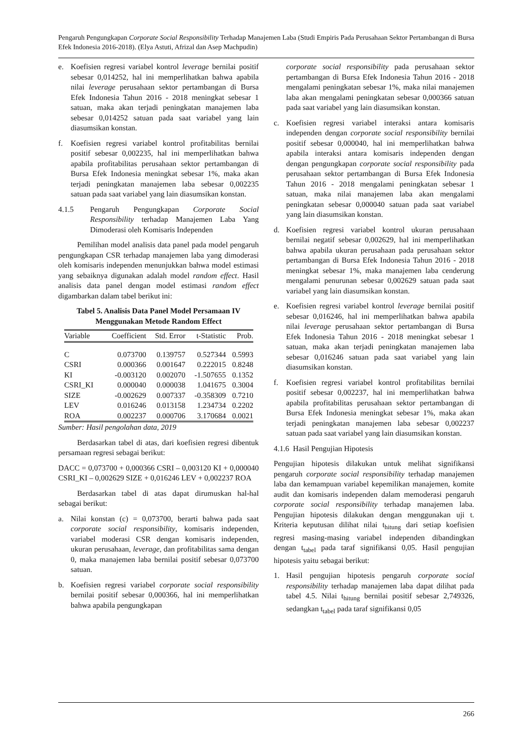Pengaruh Pengungkapan Corporate Social Responsibility Terhadap Manajemen Laba (Studi Empiris Pada Perusahaan Sektor Pertambangan di Bursa Efek Indonesia 2016-2018). (Elya Astuti, Afrizal dan Asep Machpudin)
e. Koefisien regresi variabel kontrol leverage bernilai positif sebesar 0,014252, hal ini memperlihatkan bahwa apabila nilai leverage perusahaan sektor pertambangan di Bursa Efek Indonesia Tahun 2016 - 2018 meningkat sebesar 1 satuan, maka akan terjadi peningkatan manajemen laba sebesar 0,014252 satuan pada saat variabel yang lain diasumsikan konstan.
f. Koefisien regresi variabel kontrol profitabilitas bernilai positif sebesar 0,002235, hal ini memperlihatkan bahwa apabila profitabilitas perusahaan sektor pertambangan di Bursa Efek Indonesia meningkat sebesar 1%, maka akan terjadi peningkatan manajemen laba sebesar 0,002235 satuan pada saat variabel yang lain diasumsikan konstan.
4.1.5 Pengaruh Pengungkapan Corporate Social Responsibility terhadap Manajemen Laba Yang Dimoderasi oleh Komisaris Independen
Pemilihan model analisis data panel pada model pengaruh pengungkapan CSR terhadap manajemen laba yang dimoderasi oleh komisaris independen menunjukkan bahwa model estimasi yang sebaiknya digunakan adalah model random effect. Hasil analisis data panel dengan model estimasi random effect digambarkan dalam tabel berikut ini:
Tabel 5. Analisis Data Panel Model Persamaan IV Menggunakan Metode Random Effect
| Variable | Coefficient | Std. Error | t-Statistic | Prob. |
| --- | --- | --- | --- | --- |
| C | 0.073700 | 0.139757 | 0.527344 | 0.5993 |
| CSRI | 0.000366 | 0.001647 | 0.222015 | 0.8248 |
| KI | -0.003120 | 0.002070 | -1.507655 | 0.1352 |
| CSRI_KI | 0.000040 | 0.000038 | 1.041675 | 0.3004 |
| SIZE | -0.002629 | 0.007337 | -0.358309 | 0.7210 |
| LEV | 0.016246 | 0.013158 | 1.234734 | 0.2202 |
| ROA | 0.002237 | 0.000706 | 3.170684 | 0.0021 |
Sumber: Hasil pengolahan data, 2019
Berdasarkan tabel di atas, dari koefisien regresi dibentuk persamaan regresi sebagai berikut:
DACC = 0,073700 + 0,000366 CSRI – 0,003120 KI + 0,000040 CSRI_KI – 0,002629 SIZE + 0,016246 LEV + 0,002237 ROA
Berdasarkan tabel di atas dapat dirumuskan hal-hal sebagai berikut:
a. Nilai konstan (c) = 0,073700, berarti bahwa pada saat corporate social responsibility, komisaris independen, variabel moderasi CSR dengan komisaris independen, ukuran perusahaan, leverage, dan profitabilitas sama dengan 0, maka manajemen laba bernilai positif sebesar 0,073700 satuan.
b. Koefisien regresi variabel corporate social responsibility bernilai positif sebesar 0,000366, hal ini memperlihatkan bahwa apabila pengungkapan
corporate social responsibility pada perusahaan sektor pertambangan di Bursa Efek Indonesia Tahun 2016 - 2018 mengalami peningkatan sebesar 1%, maka nilai manajemen laba akan mengalami peningkatan sebesar 0,000366 satuan pada saat variabel yang lain diasumsikan konstan.
c. Koefisien regresi variabel interaksi antara komisaris independen dengan corporate social responsibility bernilai positif sebesar 0,000040, hal ini memperlihatkan bahwa apabila interaksi antara komisaris independen dengan dengan pengungkapan corporate social responsibility pada perusahaan sektor pertambangan di Bursa Efek Indonesia Tahun 2016 - 2018 mengalami peningkatan sebesar 1 satuan, maka nilai manajemen laba akan mengalami peningkatan sebesar 0,000040 satuan pada saat variabel yang lain diasumsikan konstan.
d. Koefisien regresi variabel kontrol ukuran perusahaan bernilai negatif sebesar 0,002629, hal ini memperlihatkan bahwa apabila ukuran perusahaan pada perusahaan sektor pertambangan di Bursa Efek Indonesia Tahun 2016 - 2018 meningkat sebesar 1%, maka manajemen laba cenderung mengalami penurunan sebesar 0,002629 satuan pada saat variabel yang lain diasumsikan konstan.
e. Koefisien regresi variabel kontrol leverage bernilai positif sebesar 0,016246, hal ini memperlihatkan bahwa apabila nilai leverage perusahaan sektor pertambangan di Bursa Efek Indonesia Tahun 2016 - 2018 meningkat sebesar 1 satuan, maka akan terjadi peningkatan manajemen laba sebesar 0,016246 satuan pada saat variabel yang lain diasumsikan konstan.
f. Koefisien regresi variabel kontrol profitabilitas bernilai positif sebesar 0,002237, hal ini memperlihatkan bahwa apabila profitabilitas perusahaan sektor pertambangan di Bursa Efek Indonesia meningkat sebesar 1%, maka akan terjadi peningkatan manajemen laba sebesar 0,002237 satuan pada saat variabel yang lain diasumsikan konstan.
4.1.6 Hasil Pengujian Hipotesis
Pengujian hipotesis dilakukan untuk melihat signifikansi pengaruh corporate social responsibility terhadap manajemen laba dan kemampuan variabel kepemilikan manajemen, komite audit dan komisaris independen dalam memoderasi pengaruh corporate social responsibility terhadap manajemen laba. Pengujian hipotesis dilakukan dengan menggunakan uji t. Kriteria keputusan dilihat nilai t<sub>hitung</sub> dari setiap koefisien regresi masing-masing variabel independen dibandingkan dengan t<sub>tabel</sub> pada taraf signifikansi 0,05. Hasil pengujian hipotesis yaitu sebagai berikut:
1. Hasil pengujian hipotesis pengaruh corporate social responsibility terhadap manajemen laba dapat dilihat pada tabel 4.5. Nilai t<sub>hitung</sub> bernilai positif sebesar 2,749326, sedangkan t<sub>tabel</sub> pada taraf signifikansi 0,05
266